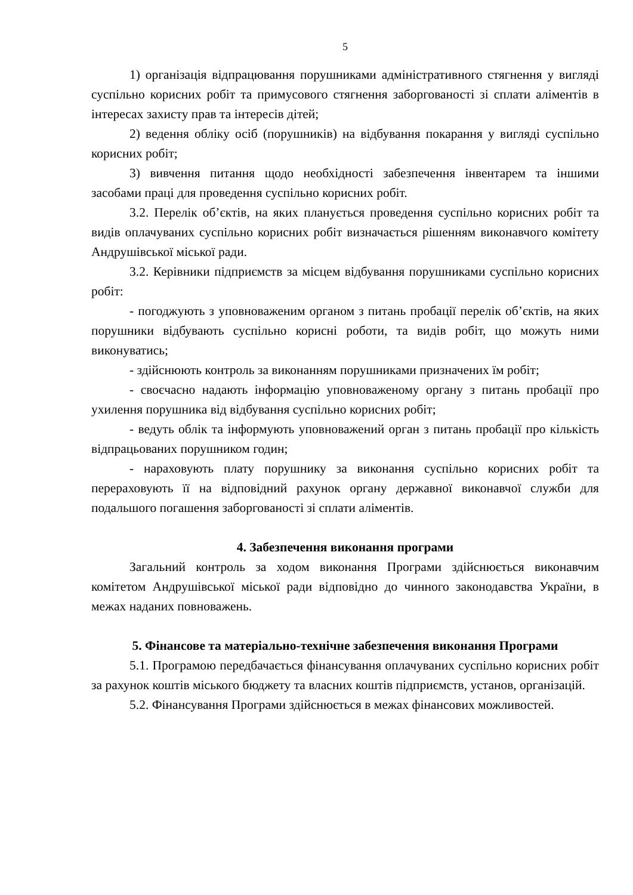5
1) організація відпрацювання порушниками адміністративного стягнення у вигляді суспільно корисних робіт та примусового стягнення заборгованості зі сплати аліментів в інтересах захисту прав та інтересів дітей;
2) ведення обліку осіб (порушників) на відбування покарання у вигляді суспільно корисних робіт;
3) вивчення питання щодо необхідності забезпечення інвентарем та іншими засобами праці для проведення суспільно корисних робіт.
3.2. Перелік об’єктів, на яких планується проведення суспільно корисних робіт та видів оплачуваних суспільно корисних робіт визначається рішенням виконавчого комітету Андрушівської міської ради.
3.2. Керівники підприємств за місцем відбування порушниками суспільно корисних робіт:
- погоджують з уповноваженим органом з питань пробації перелік об’єктів, на яких порушники відбувають суспільно корисні роботи, та видів робіт, що можуть ними виконуватись;
- здійснюють контроль за виконанням порушниками призначених їм робіт;
- своєчасно надають інформацію уповноваженому органу з питань пробації про ухилення порушника від відбування суспільно корисних робіт;
- ведуть облік та інформують уповноважений орган з питань пробації про кількість відпрацьованих порушником годин;
- нараховують плату порушнику за виконання суспільно корисних робіт та перераховують її на відповідний рахунок органу державної виконавчої служби для подальшого погашення заборгованості зі сплати аліментів.
4. Забезпечення виконання програми
Загальний контроль за ходом виконання Програми здійснюється виконавчим комітетом Андрушівської міської ради відповідно до чинного законодавства України, в межах наданих повноважень.
5. Фінансове та матеріально-технічне забезпечення виконання Програми
5.1. Програмою передбачається фінансування оплачуваних суспільно корисних робіт за рахунок коштів міського бюджету та власних коштів підприємств, установ, організацій.
5.2. Фінансування Програми здійснюється в межах фінансових можливостей.